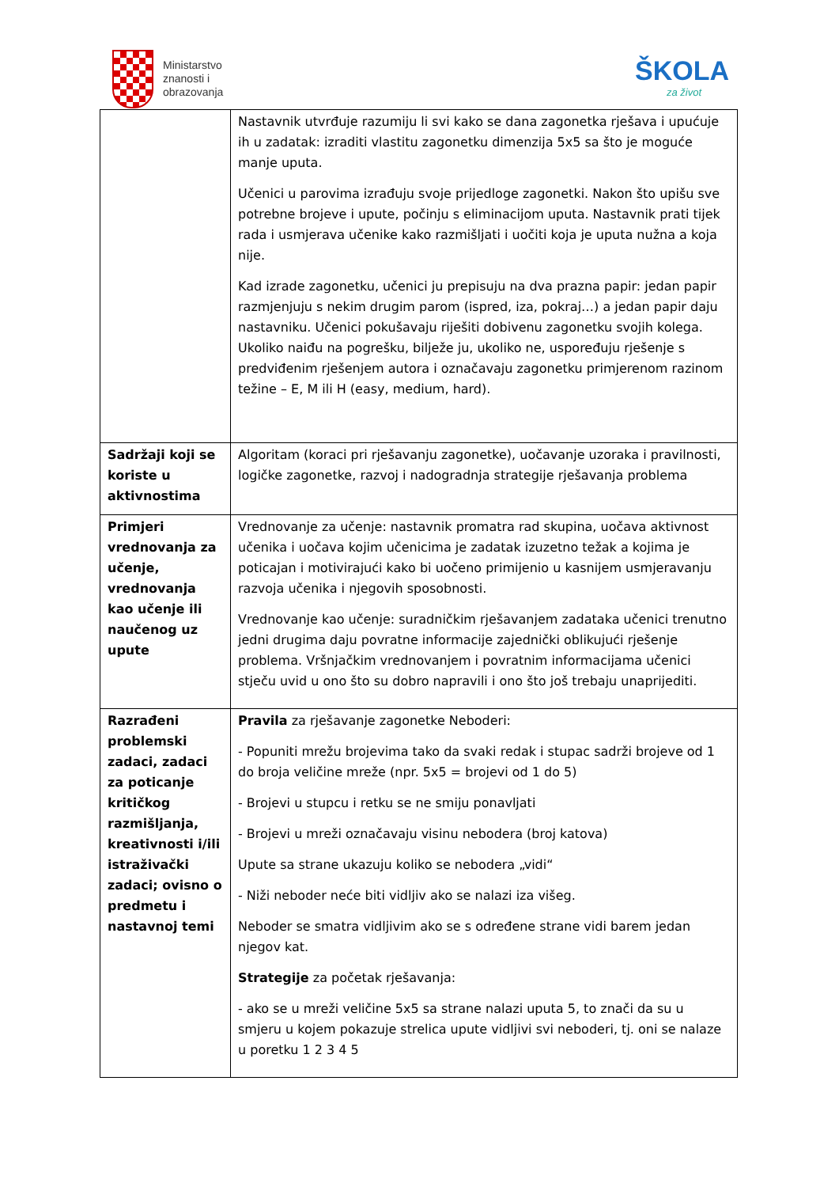Ministarstvo
znanosti i
obrazovanja
ŠKOLA
za život
| | Nastavnik utvrđuje razumiju li svi kako se dana zagonetka rješava i upućuje ih u zadatak: izraditi vlastitu zagonetku dimenzija 5x5 sa što je moguće manje uputa. Učenici u parovima izrađuju svoje prijedloge zagonetki. Nakon što upišu sve potrebne brojeve i upute, počinju s eliminacijom uputa. Nastavnik prati tijek rada i usmjerava učenike kako razmišljati i uočiti koja je uputa nužna a koja nije. Kad izrade zagonetku, učenici ju prepisuju na dva prazna papir: jedan papir razmjenjuju s nekim drugim parom (ispred, iza, pokraj…) a jedan papir daju nastavniku. Učenici pokušavaju riješiti dobivenu zagonetku svojih kolega. Ukoliko naiđu na pogrešku, bilježe ju, ukoliko ne, uspoređuju rješenje s predviđenim rješenjem autora i označavaju zagonetku primjerenom razinom težine – E, M ili H (easy, medium, hard). |
| Sadržaji koji se koriste u aktivnostima | Algoritam (koraci pri rješavanju zagonetke), uočavanje uzoraka i pravilnosti, logičke zagonetke, razvoj i nadogradnja strategije rješavanja problema |
| Primjeri vrednovanja za učenje, vrednovanja kao učenje ili naučenog uz upute | Vrednovanje za učenje: nastavnik promatra rad skupina, uočava aktivnost učenika i uočava kojim učenicima je zadatak izuzetno težak a kojima je poticajan i motivirajući kako bi uočeno primijenio u kasnijem usmjeravanju razvoja učenika i njegovih sposobnosti. Vrednovanje kao učenje: suradničkim rješavanjem zadataka učenici trenutno jedni drugima daju povratne informacije zajednički oblikujući rješenje problema. Vršnjačkim vrednovanjem i povratnim informacijama učenici stječu uvid u ono što su dobro napravili i ono što još trebaju unaprijediti. |
| Razrađeni problemski zadaci, zadaci za poticanje kritičkog razmišljanja, kreativnosti i/ili istraživački zadaci; ovisno o predmetu i nastavnoj temi | Pravila za rješavanje zagonetke Neboderi: - Popuniti mrežu brojevima tako da svaki redak i stupac sadrži brojeve od 1 do broja veličine mreže (npr. 5x5 = brojevi od 1 do 5) - Brojevi u stupcu i retku se ne smiju ponavljati - Brojevi u mreži označavaju visinu nebodera (broj katova) Upute sa strane ukazuju koliko se nebodera „vidi“ - Niži neboder neće biti vidljiv ako se nalazi iza višeg. Neboder se smatra vidljivim ako se s određene strane vidi barem jedan njegov kat. Strategije za početak rješavanja: - ako se u mreži veličine 5x5 sa strane nalazi uputa 5, to znači da su u smjeru u kojem pokazuje strelica upute vidljivi svi neboderi, tj. oni se nalaze u poretku 1 2 3 4 5 |